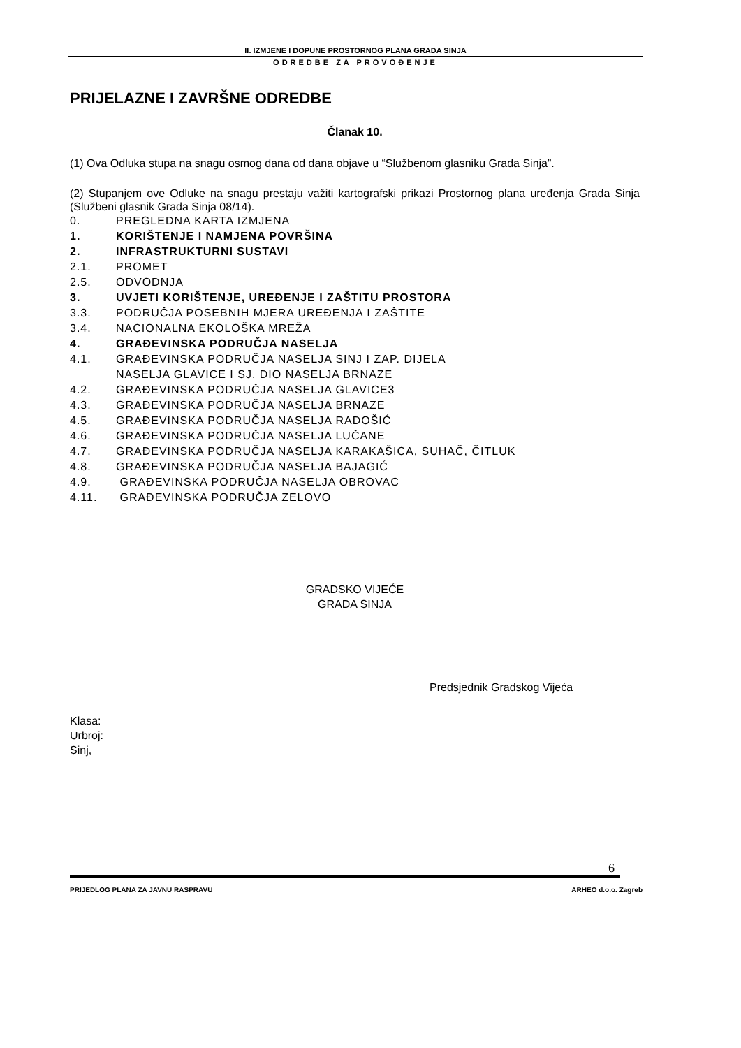II. IZMJENE I DOPUNE PROSTORNOG PLANA GRADA SINJA
ODREDBE ZA PROVOĐENJE
PRIJELAZNE I ZAVRŠNE ODREDBE
Članak 10.
(1) Ova Odluka stupa na snagu osmog dana od dana objave u “Službenom glasniku Grada Sinja”.
(2) Stupanjem ove Odluke na snagu prestaju važiti kartografski prikazi Prostornog plana uređenja Grada Sinja (Službeni glasnik Grada Sinja 08/14).
0. PREGLEDNA KARTA IZMJENA
1. KORIŠTENJE I NAMJENA POVRŠINA
2. INFRASTRUKTURNI SUSTAVI
2.1. PROMET
2.5. ODVODNJA
3. UVJETI KORIŠTENJE, UREĐENJE I ZAŠTITU PROSTORA
3.3. PODRUČJA POSEBNIH MJERA UREĐENJA I ZAŠTITE
3.4. NACIONALNA EKOLOŠKA MREŽA
4. GRAĐEVINSKA PODRUČJA NASELJA
4.1. GRAĐEVINSKA PODRUČJA NASELJA SINJ I ZAP. DIJELA
NASELJA GLAVICE I SJ. DIO NASELJA BRNAZE
4.2. GRAĐEVINSKA PODRUČJA NASELJA GLAVICE3
4.3. GRAĐEVINSKA PODRUČJA NASELJA BRNAZE
4.5. GRAĐEVINSKA PODRUČJA NASELJA RADOŠIĆ
4.6. GRAĐEVINSKA PODRUČJA NASELJA LUČANE
4.7. GRAĐEVINSKA PODRUČJA NASELJA KARAKAŠICA, SUHAČ, ČITLUK
4.8. GRAĐEVINSKA PODRUČJA NASELJA BAJAGIĆ
4.9. GRAĐEVINSKA PODRUČJA NASELJA OBROVAC
4.11. GRAĐEVINSKA PODRUČJA ZELOVO
GRADSKO VIJEĆE
GRADA SINJA
Predsjednik Gradskog Vijeća
Klasa:
Urbroj:
Sinj,
6
PRIJEDLOG PLANA ZA JAVNU RASPRAVU ARHEO d.o.o. Zagreb